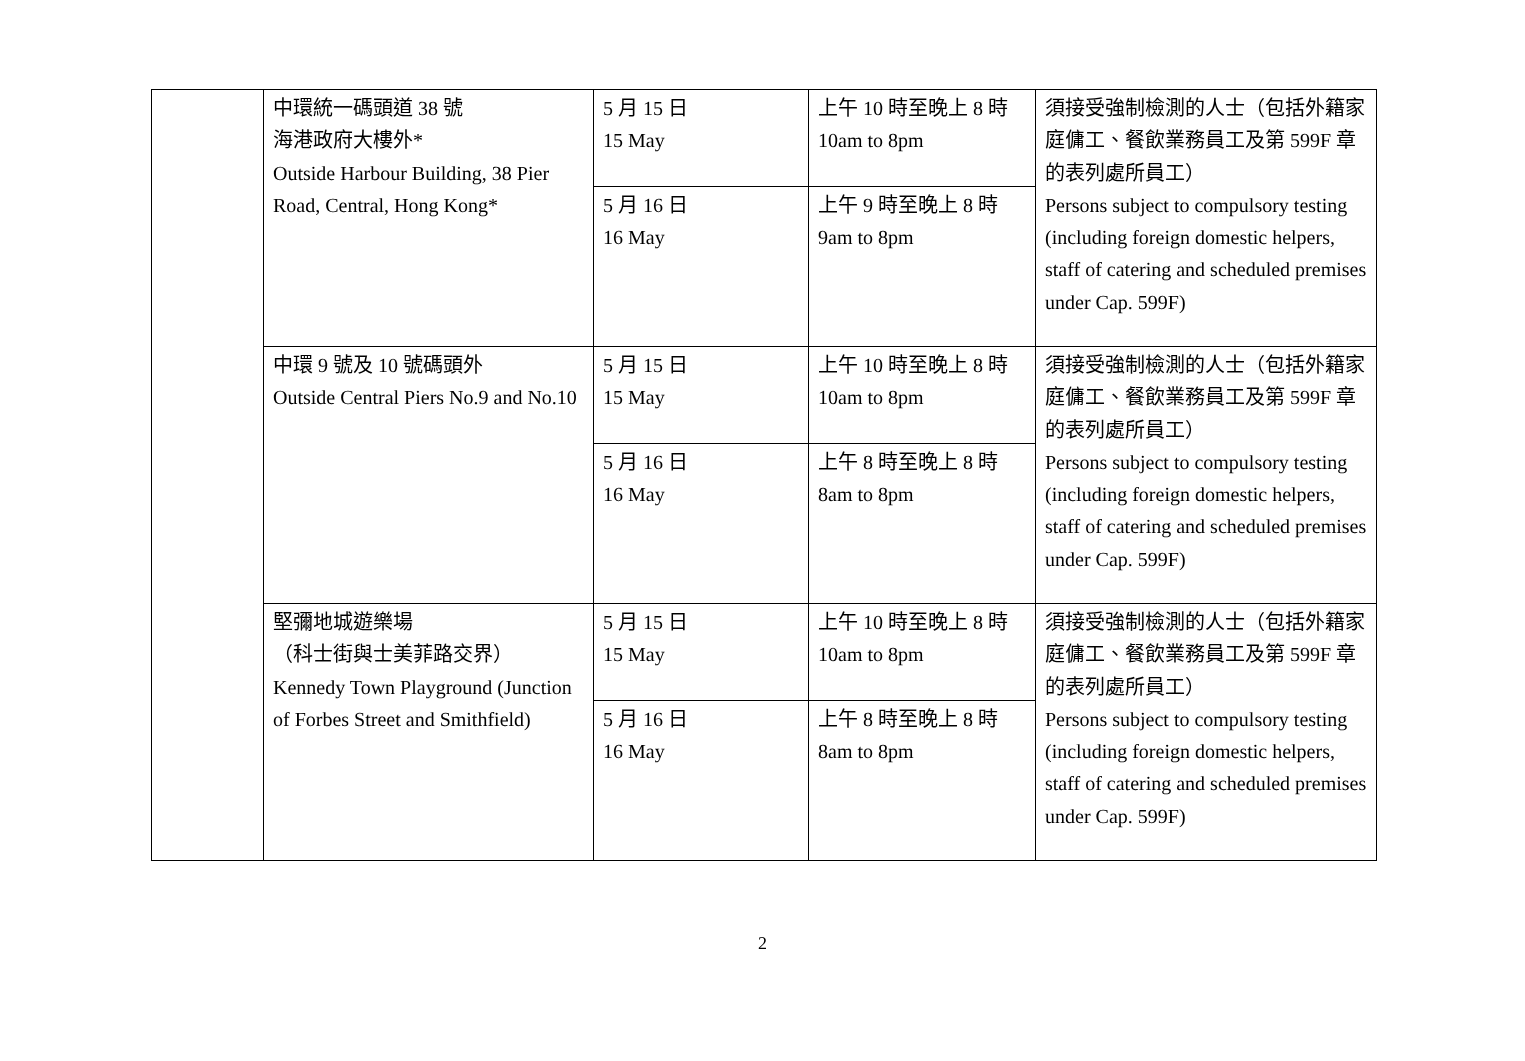| | 中環統一碼頭道 38 號 海港政府大樓外* Outside Harbour Building, 38 Pier Road, Central, Hong Kong* | 5 月 15 日 15 May | 上午 10 時至晚上 8 時 10am to 8pm | 須接受強制檢測的人士（包括外籍家庭傭工、餐飲業務員工及第 599F 章的表列處所員工） Persons subject to compulsory testing (including foreign domestic helpers, staff of catering and scheduled premises under Cap. 599F) |
| | | 5 月 16 日 16 May | 上午 9 時至晚上 8 時 9am to 8pm | |
| | 中環 9 號及 10 號碼頭外 Outside Central Piers No.9 and No.10 | 5 月 15 日 15 May | 上午 10 時至晚上 8 時 10am to 8pm | 須接受強制檢測的人士（包括外籍家庭傭工、餐飲業務員工及第 599F 章的表列處所員工） Persons subject to compulsory testing (including foreign domestic helpers, staff of catering and scheduled premises under Cap. 599F) |
| | | 5 月 16 日 16 May | 上午 8 時至晚上 8 時 8am to 8pm | |
| | 堅彌地城遊樂場 （科士街與士美菲路交界） Kennedy Town Playground (Junction of Forbes Street and Smithfield) | 5 月 15 日 15 May | 上午 10 時至晚上 8 時 10am to 8pm | 須接受強制檢測的人士（包括外籍家庭傭工、餐飲業務員工及第 599F 章的表列處所員工） Persons subject to compulsory testing (including foreign domestic helpers, staff of catering and scheduled premises under Cap. 599F) |
| | | 5 月 16 日 16 May | 上午 8 時至晚上 8 時 8am to 8pm | |
2